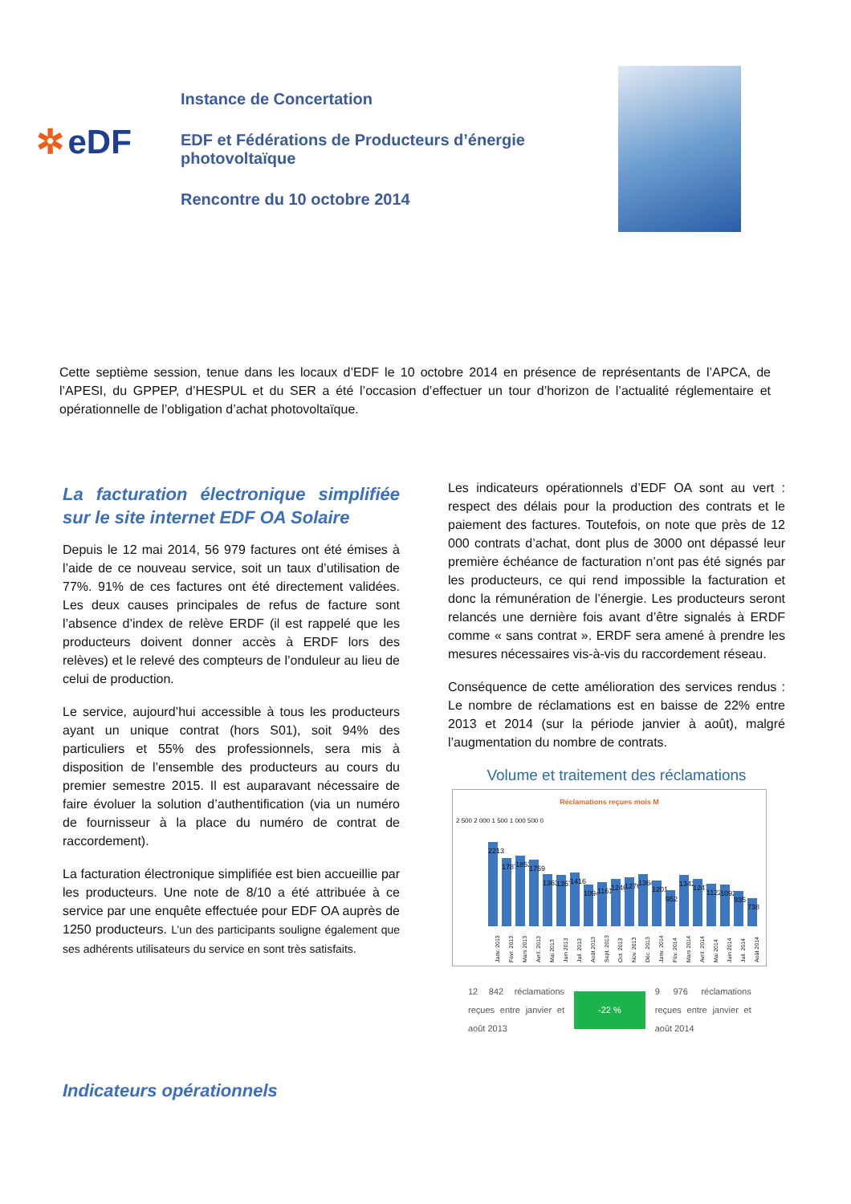✲ eDF
Instance de Concertation
EDF et Fédérations de Producteurs d’énergie photovoltaïque
Rencontre du 10 octobre 2014
Cette septième session, tenue dans les locaux d’EDF le 10 octobre 2014 en présence de représentants de l’APCA, de l’APESI, du GPPEP, d’HESPUL et du SER a été l’occasion d’effectuer un tour d’horizon de l’actualité réglementaire et opérationnelle de l’obligation d’achat photovoltaïque.
La facturation électronique simplifiée sur le site internet EDF OA Solaire
Depuis le 12 mai 2014, 56 979 factures ont été émises à l’aide de ce nouveau service, soit un taux d’utilisation de 77%. 91% de ces factures ont été directement validées. Les deux causes principales de refus de facture sont l’absence d’index de relève ERDF (il est rappelé que les producteurs doivent donner accès à ERDF lors des relèves) et le relevé des compteurs de l’onduleur au lieu de celui de production.
Le service, aujourd’hui accessible à tous les producteurs ayant un unique contrat (hors S01), soit 94% des particuliers et 55% des professionnels, sera mis à disposition de l’ensemble des producteurs au cours du premier semestre 2015. Il est auparavant nécessaire de faire évoluer la solution d’authentification (via un numéro de fournisseur à la place du numéro de contrat de raccordement).
La facturation électronique simplifiée est bien accueillie par les producteurs. Une note de 8/10 a été attribuée à ce service par une enquête effectuée pour EDF OA auprès de 1250 producteurs. L’un des participants souligne également que ses adhérents utilisateurs du service en sont très satisfaits.
Indicateurs opérationnels
Les indicateurs opérationnels d’EDF OA sont au vert : respect des délais pour la production des contrats et le paiement des factures. Toutefois, on note que près de 12 000 contrats d’achat, dont plus de 3000 ont dépassé leur première échéance de facturation n’ont pas été signés par les producteurs, ce qui rend impossible la facturation et donc la rémunération de l’énergie. Les producteurs seront relancés une dernière fois avant d’être signalés à ERDF comme « sans contrat ». ERDF sera amené à prendre les mesures nécessaires vis-à-vis du raccordement réseau.
Conséquence de cette amélioration des services rendus : Le nombre de réclamations est en baisse de 22% entre 2013 et 2014 (sur la période janvier à août), malgré l’augmentation du nombre de contrats.
Volume et traitement des réclamations
Réclamations reçues mois M
2 500 2 000 1 500 1 000 500 0
2213
1787
1853
1759
1363
1357
1416
1094
1161
1246
1276
1364
1201
952
1342
1247
1122
1092
935
738
Janv. 2013 Févr. 2013 Mars 2013 Avril. 2013 Mai 2013 Juin 2013 Juil. 2013 Août 2013 Sept. 2013 Oct. 2013 Nov. 2013 Déc. 2013 Janv. 2014 Fév. 2014 Mars 2014 Avril. 2014 Mai 2014 Juin 2014 Juil. 2014 Août 2014
12 842 réclamations reçues entre janvier et août 2013
-22 %
9 976 réclamations reçues entre janvier et août 2014